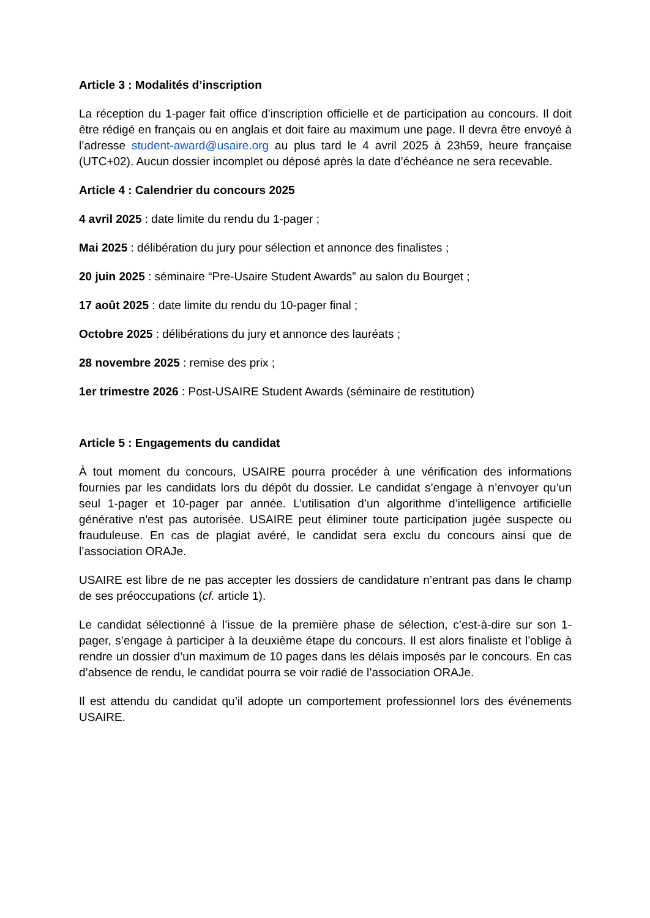Article 3 : Modalités d’inscription
La réception du 1-pager fait office d’inscription officielle et de participation au concours. Il doit être rédigé en français ou en anglais et doit faire au maximum une page. Il devra être envoyé à l’adresse student-award@usaire.org au plus tard le 4 avril 2025 à 23h59, heure française (UTC+02). Aucun dossier incomplet ou déposé après la date d’échéance ne sera recevable.
Article 4 : Calendrier du concours 2025
4 avril 2025 : date limite du rendu du 1-pager ;
Mai 2025 : délibération du jury pour sélection et annonce des finalistes ;
20 juin 2025 : séminaire “Pre-Usaire Student Awards” au salon du Bourget ;
17 août 2025 : date limite du rendu du 10-pager final ;
Octobre 2025 : délibérations du jury et annonce des lauréats ;
28 novembre 2025 : remise des prix ;
1er trimestre 2026 : Post-USAIRE Student Awards (séminaire de restitution)
Article 5 : Engagements du candidat
À tout moment du concours, USAIRE pourra procéder à une vérification des informations fournies par les candidats lors du dépôt du dossier. Le candidat s’engage à n’envoyer qu’un seul 1-pager et 10-pager par année. L’utilisation d’un algorithme d’intelligence artificielle générative n'est pas autorisée. USAIRE peut éliminer toute participation jugée suspecte ou frauduleuse. En cas de plagiat avéré, le candidat sera exclu du concours ainsi que de l’association ORAJe.
USAIRE est libre de ne pas accepter les dossiers de candidature n’entrant pas dans le champ de ses préoccupations (cf. article 1).
Le candidat sélectionné à l’issue de la première phase de sélection, c’est-à-dire sur son 1-pager, s’engage à participer à la deuxième étape du concours. Il est alors finaliste et l’oblige à rendre un dossier d’un maximum de 10 pages dans les délais imposés par le concours. En cas d’absence de rendu, le candidat pourra se voir radié de l’association ORAJe.
Il est attendu du candidat qu’il adopte un comportement professionnel lors des événements USAIRE.